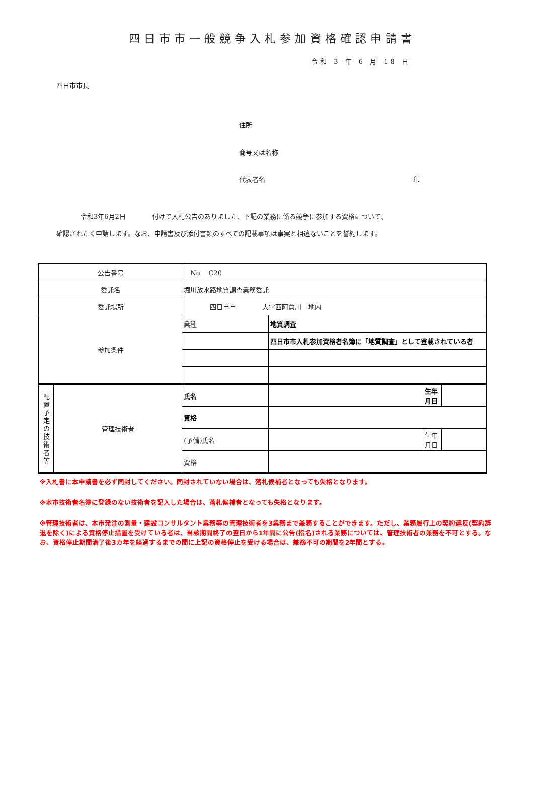四日市市一般競争入札参加資格確認申請書
令和 3 年 6 月 18 日
四日市市長
住所
商号又は名称
代表者名 印
令和3年6月2日　　　　付けで入札公告のありました、下記の業務に係る競争に参加する資格について、
確認されたく申請します。なお、申請書及び添付書類のすべての記載事項は事実と相違ないことを誓約します。
| 公告番号 | | No. C20 | | | |
| 委託名 | | 堀川放水路地質調査業務委託 | | | |
| 委託場所 | | 四日市市 大字西阿倉川 地内 | | | |
| 参加条件 | | 業種 | 地質調査 | | |
| | | | 四日市市入札参加資格者名簿に「地質調査」として登載されている者 | | |
| 配 置 予 定 の 技 術 者 等 | 管理技術者 | 氏名 | | 生年 月日 | |
| | | 資格 | | | |
| | | (予備)氏名 | | 生年 月日 | |
| | | 資格 | | | |
※入札書に本申請書を必ず同封してください。同封されていない場合は、落札候補者となっても失格となります。
※本市技術者名簿に登録のない技術者を記入した場合は、落札候補者となっても失格となります。
※管理技術者は、本市発注の測量・建設コンサルタント業務等の管理技術者を3業務まで兼務することができます。ただし、業務履行上の契約違反(契約辞退を除く)による資格停止措置を受けている者は、当該期間終了の翌日から1年間に公告(指名)される業務については、管理技術者の兼務を不可とする。なお、資格停止期間満了後3カ年を経過するまでの間に上記の資格停止を受ける場合は、兼務不可の期間を2年間とする。